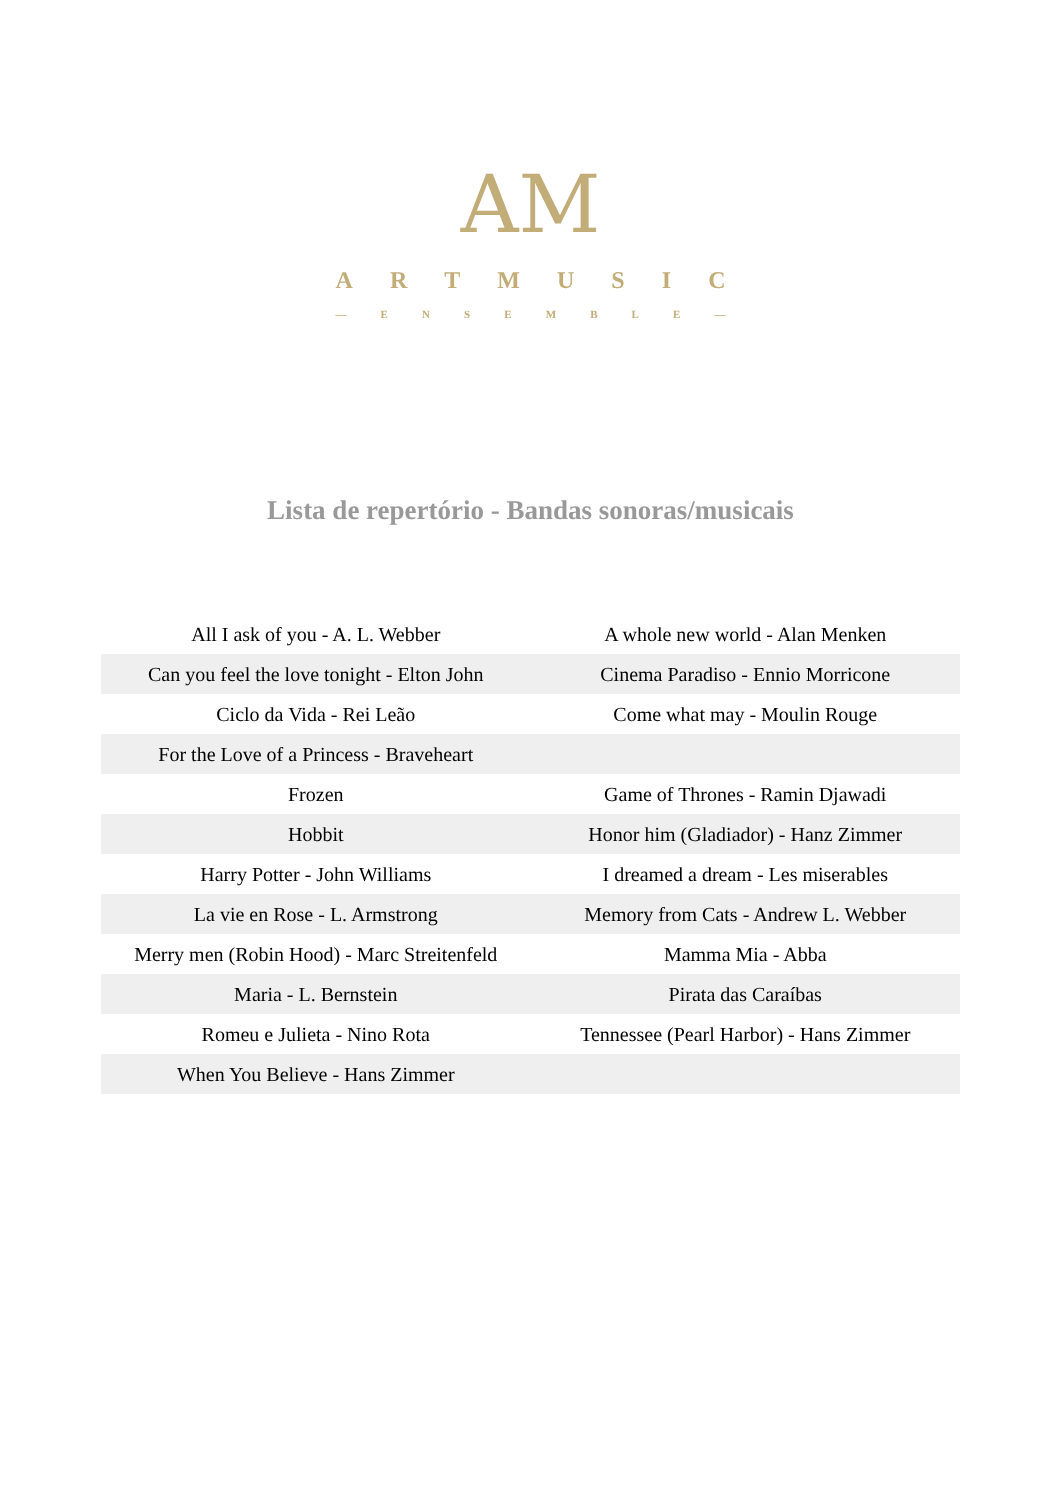AM
ARTMUSIC
— ENSEMBLE —
Lista de repertório - Bandas sonoras/musicais
| All I ask of you - A. L. Webber | A whole new world - Alan Menken |
| Can you feel the love tonight - Elton John | Cinema Paradiso - Ennio Morricone |
| Ciclo da Vida - Rei Leão | Come what may - Moulin Rouge |
| For the Love of a Princess - Braveheart | |
| Frozen | Game of Thrones - Ramin Djawadi |
| Hobbit | Honor him (Gladiador) - Hanz Zimmer |
| Harry Potter - John Williams | I dreamed a dream - Les miserables |
| La vie en Rose - L. Armstrong | Memory from Cats - Andrew L. Webber |
| Merry men (Robin Hood) - Marc Streitenfeld | Mamma Mia - Abba |
| Maria - L. Bernstein | Pirata das Caraíbas |
| Romeu e Julieta - Nino Rota | Tennessee (Pearl Harbor) - Hans Zimmer |
| When You Believe - Hans Zimmer | |